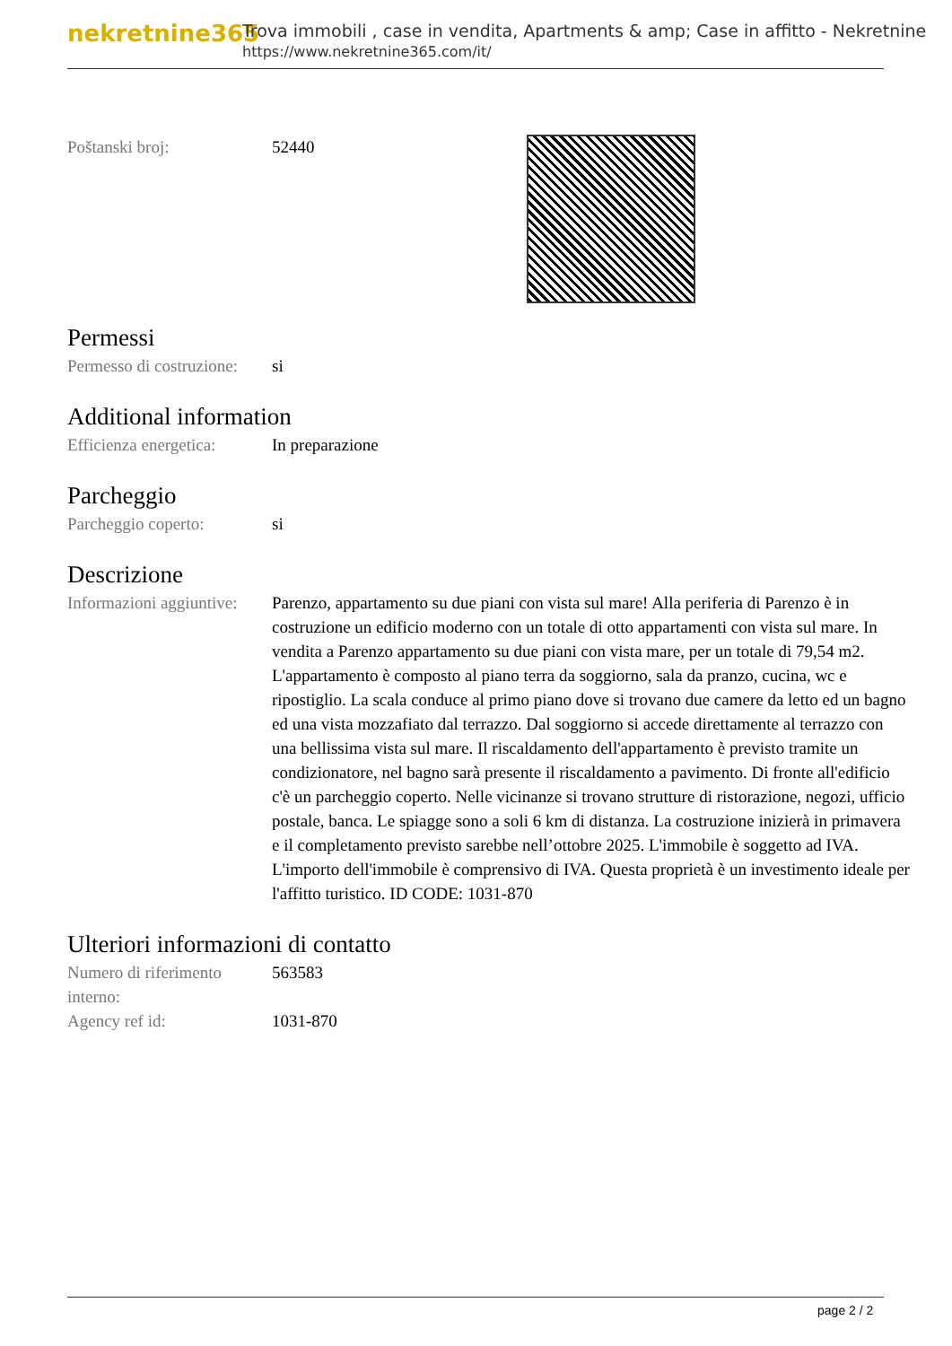nekretnine365
Trova immobili , case in vendita, Apartments & amp; Case in affitto - Nekretnine
https://www.nekretnine365.com/it/
| Poštanski broj: | 52440 |
Permessi
| Permesso di costruzione: | si |
Additional information
| Efficienza energetica: | In preparazione |
Parcheggio
| Parcheggio coperto: | si |
Descrizione
| Informazioni aggiuntive: | Parenzo, appartamento su due piani con vista sul mare! Alla periferia di Parenzo è in costruzione un edificio moderno con un totale di otto appartamenti con vista sul mare. In vendita a Parenzo appartamento su due piani con vista mare, per un totale di 79,54 m2. L'appartamento è composto al piano terra da soggiorno, sala da pranzo, cucina, wc e ripostiglio. La scala conduce al primo piano dove si trovano due camere da letto ed un bagno ed una vista mozzafiato dal terrazzo. Dal soggiorno si accede direttamente al terrazzo con una bellissima vista sul mare. Il riscaldamento dell'appartamento è previsto tramite un condizionatore, nel bagno sarà presente il riscaldamento a pavimento. Di fronte all'edificio c'è un parcheggio coperto. Nelle vicinanze si trovano strutture di ristorazione, negozi, ufficio postale, banca. Le spiagge sono a soli 6 km di distanza. La costruzione inizierà in primavera e il completamento previsto sarebbe nell’ottobre 2025. L'immobile è soggetto ad IVA. L'importo dell'immobile è comprensivo di IVA. Questa proprietà è un investimento ideale per l'affitto turistico. ID CODE: 1031-870 |
Ulteriori informazioni di contatto
| Numero di riferimento interno: | 563583 |
| Agency ref id: | 1031-870 |
page 2 / 2